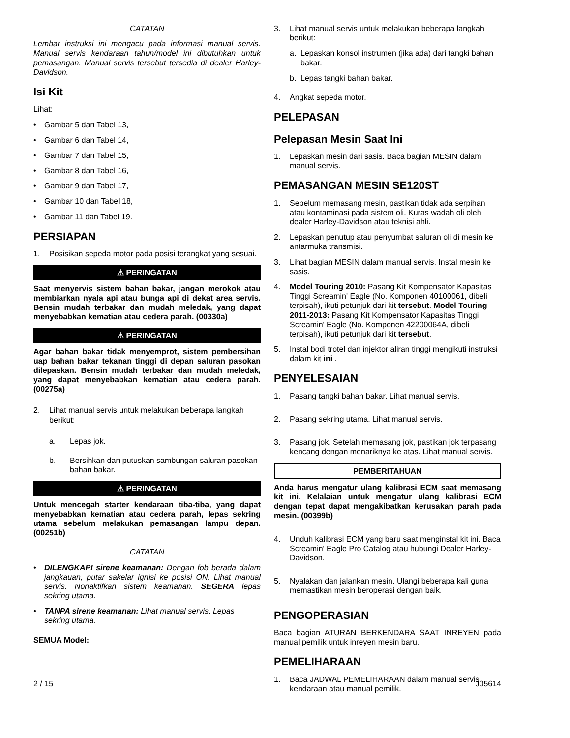CATATAN
Lembar instruksi ini mengacu pada informasi manual servis. Manual servis kendaraan tahun/model ini dibutuhkan untuk pemasangan. Manual servis tersebut tersedia di dealer Harley-Davidson.
Isi Kit
Lihat:
• Gambar 5 dan Tabel 13,
• Gambar 6 dan Tabel 14,
• Gambar 7 dan Tabel 15,
• Gambar 8 dan Tabel 16,
• Gambar 9 dan Tabel 17,
• Gambar 10 dan Tabel 18,
• Gambar 11 dan Tabel 19.
PERSIAPAN
1. Posisikan sepeda motor pada posisi terangkat yang sesuai.
⚠ PERINGATAN
Saat menyervis sistem bahan bakar, jangan merokok atau membiarkan nyala api atau bunga api di dekat area servis. Bensin mudah terbakar dan mudah meledak, yang dapat menyebabkan kematian atau cedera parah. (00330a)
⚠ PERINGATAN
Agar bahan bakar tidak menyemprot, sistem pembersihan uap bahan bakar tekanan tinggi di depan saluran pasokan dilepaskan. Bensin mudah terbakar dan mudah meledak, yang dapat menyebabkan kematian atau cedera parah. (00275a)
2. Lihat manual servis untuk melakukan beberapa langkah berikut:
a. Lepas jok.
b. Bersihkan dan putuskan sambungan saluran pasokan bahan bakar.
⚠ PERINGATAN
Untuk mencegah starter kendaraan tiba-tiba, yang dapat menyebabkan kematian atau cedera parah, lepas sekring utama sebelum melakukan pemasangan lampu depan. (00251b)
CATATAN
• DILENGKAPI sirene keamanan: Dengan fob berada dalam jangkauan, putar sakelar ignisi ke posisi ON. Lihat manual servis. Nonaktifkan sistem keamanan. SEGERA lepas sekring utama.
• TANPA sirene keamanan: Lihat manual servis. Lepas sekring utama.
SEMUA Model:
3. Lihat manual servis untuk melakukan beberapa langkah berikut:
a. Lepaskan konsol instrumen (jika ada) dari tangki bahan bakar.
b. Lepas tangki bahan bakar.
4. Angkat sepeda motor.
PELEPASAN
Pelepasan Mesin Saat Ini
1. Lepaskan mesin dari sasis. Baca bagian MESIN dalam manual servis.
PEMASANGAN MESIN SE120ST
1. Sebelum memasang mesin, pastikan tidak ada serpihan atau kontaminasi pada sistem oli. Kuras wadah oli oleh dealer Harley-Davidson atau teknisi ahli.
2. Lepaskan penutup atau penyumbat saluran oli di mesin ke antarmuka transmisi.
3. Lihat bagian MESIN dalam manual servis. Instal mesin ke sasis.
4. Model Touring 2010: Pasang Kit Kompensator Kapasitas Tinggi Screamin' Eagle (No. Komponen 40100061, dibeli terpisah), ikuti petunjuk dari kit tersebut. Model Touring 2011-2013: Pasang Kit Kompensator Kapasitas Tinggi Screamin' Eagle (No. Komponen 42200064A, dibeli terpisah), ikuti petunjuk dari kit tersebut.
5. Instal bodi trotel dan injektor aliran tinggi mengikuti instruksi dalam kit ini .
PENYELESAIAN
1. Pasang tangki bahan bakar. Lihat manual servis.
2. Pasang sekring utama. Lihat manual servis.
3. Pasang jok. Setelah memasang jok, pastikan jok terpasang kencang dengan menariknya ke atas. Lihat manual servis.
PEMBERITAHUAN
Anda harus mengatur ulang kalibrasi ECM saat memasang kit ini. Kelalaian untuk mengatur ulang kalibrasi ECM dengan tepat dapat mengakibatkan kerusakan parah pada mesin. (00399b)
4. Unduh kalibrasi ECM yang baru saat menginstal kit ini. Baca Screamin' Eagle Pro Catalog atau hubungi Dealer Harley-Davidson.
5. Nyalakan dan jalankan mesin. Ulangi beberapa kali guna memastikan mesin beroperasi dengan baik.
PENGOPERASIAN
Baca bagian ATURAN BERKENDARA SAAT INREYEN pada manual pemilik untuk inreyen mesin baru.
PEMELIHARAAN
1. Baca JADWAL PEMELIHARAAN dalam manual servis kendaraan atau manual pemilik.
2 / 15 J05614